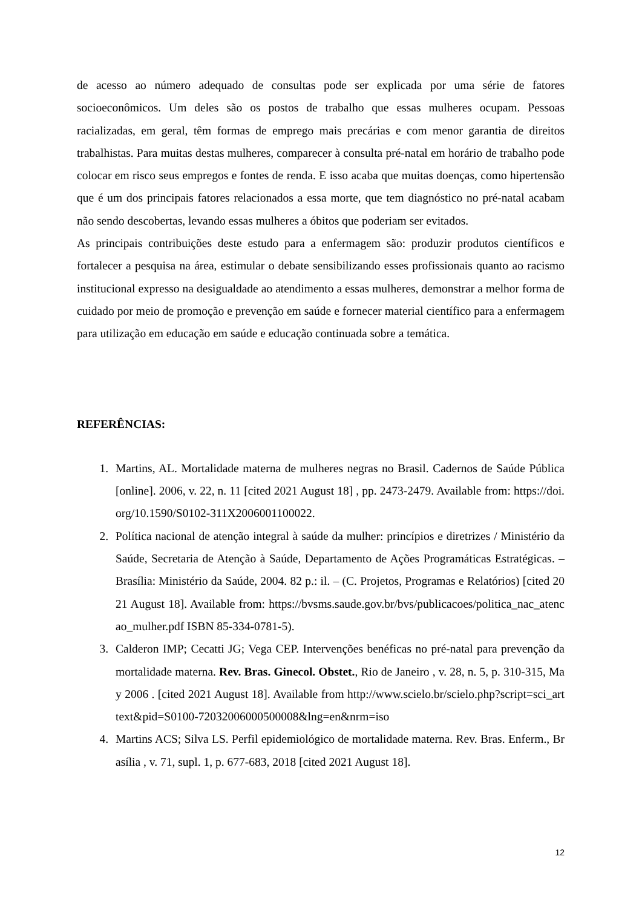de acesso ao número adequado de consultas pode ser explicada por uma série de fatores socioeconômicos. Um deles são os postos de trabalho que essas mulheres ocupam. Pessoas racializadas, em geral, têm formas de emprego mais precárias e com menor garantia de direitos trabalhistas. Para muitas destas mulheres, comparecer à consulta pré-natal em horário de trabalho pode colocar em risco seus empregos e fontes de renda. E isso acaba que muitas doenças, como hipertensão que é um dos principais fatores relacionados a essa morte, que tem diagnóstico no pré-natal acabam não sendo descobertas, levando essas mulheres a óbitos que poderiam ser evitados.
As principais contribuições deste estudo para a enfermagem são: produzir produtos científicos e fortalecer a pesquisa na área, estimular o debate sensibilizando esses profissionais quanto ao racismo institucional expresso na desigualdade ao atendimento a essas mulheres, demonstrar a melhor forma de cuidado por meio de promoção e prevenção em saúde e fornecer material científico para a enfermagem para utilização em educação em saúde e educação continuada sobre a temática.
REFERÊNCIAS:
1. Martins, AL. Mortalidade materna de mulheres negras no Brasil. Cadernos de Saúde Pública [online]. 2006, v. 22, n. 11 [cited 2021 August 18] , pp. 2473-2479. Available from: https://doi.org/10.1590/S0102-311X2006001100022.
2. Política nacional de atenção integral à saúde da mulher: princípios e diretrizes / Ministério da Saúde, Secretaria de Atenção à Saúde, Departamento de Ações Programáticas Estratégicas. – Brasília: Ministério da Saúde, 2004. 82 p.: il. – (C. Projetos, Programas e Relatórios) [cited 2021 August 18]. Available from: https://bvsms.saude.gov.br/bvs/publicacoes/politica_nac_atencao_mulher.pdf ISBN 85-334-0781-5).
3. Calderon IMP; Cecatti JG; Vega CEP. Intervenções benéficas no pré-natal para prevenção da mortalidade materna. Rev. Bras. Ginecol. Obstet., Rio de Janeiro , v. 28, n. 5, p. 310-315, May 2006 . [cited 2021 August 18]. Available from http://www.scielo.br/scielo.php?script=sci_arttext&pid=S0100-72032006000500008&lng=en&nrm=iso
4. Martins ACS; Silva LS. Perfil epidemiológico de mortalidade materna. Rev. Bras. Enferm., Brasília , v. 71, supl. 1, p. 677-683, 2018 [cited 2021 August 18].
12